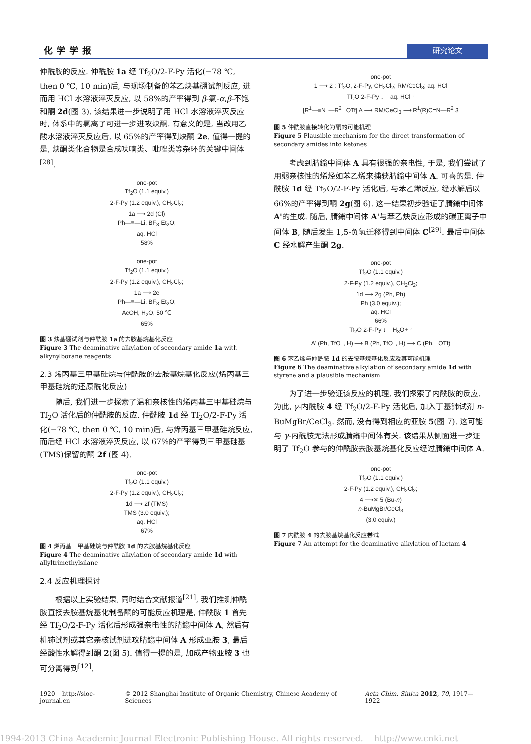化学学报
研究论文
仲酰胺的反应. 仲酰胺 1a 经 Tf<sub>2</sub>O/2-F-Py 活化(−78 ℃, then 0 ℃, 10 min)后, 与现场制备的苯乙炔基硼试剂反应, 进而用 HCl 水溶液淬灭反应, 以 58%的产率得到 β-氯-α,β-不饱和酮 2d(图 3). 该结果进一步说明了用 HCl 水溶液淬灭反应时, 体系中的氯离子可进一步进攻炔酮. 有意义的是, 当改用乙酸水溶液淬灭反应后, 以 65%的产率得到炔酮 2e. 值得一提的是, 炔酮类化合物是合成呋喃类、吡唑类等杂环的关键中间体<sup>[28]</sup>.
one-pot
Tf<sub>2</sub>O (1.1 equiv.)
2-F-Py (1.2 equiv.), CH<sub>2</sub>Cl<sub>2</sub>;
1a ⟶ 2d (Cl)
Ph—≡—Li, BF<sub>3</sub>·Et<sub>2</sub>O;
aq. HCl
58%
one-pot
Tf<sub>2</sub>O (1.1 equiv.)
2-F-Py (1.2 equiv.), CH<sub>2</sub>Cl<sub>2</sub>;
1a ⟶ 2e
Ph—≡—Li, BF<sub>3</sub>·Et<sub>2</sub>O;
AcOH, H<sub>2</sub>O, 50 ℃
65%
图 3 炔基硼试剂与仲酰胺 1a 的去胺基烷基化反应
Figure 3 The deaminative alkylation of secondary amide 1a with alkynylborane reagents
2.3 烯丙基三甲基硅烷与仲酰胺的去胺基烷基化反应(烯丙基三甲基硅烷的还原酰化反应)
随后, 我们进一步探索了温和亲核性的烯丙基三甲基硅烷与 Tf<sub>2</sub>O 活化后的仲酰胺的反应. 仲酰胺 1d 经 Tf<sub>2</sub>O/2-F-Py 活化(−78 ℃, then 0 ℃, 10 min)后, 与烯丙基三甲基硅烷反应, 而后经 HCl 水溶液淬灭反应, 以 67%的产率得到三甲基硅基(TMS)保留的酮 2f (图 4).
one-pot
Tf<sub>2</sub>O (1.1 equiv.)
2-F-Py (1.2 equiv.), CH<sub>2</sub>Cl<sub>2</sub>;
1d ⟶ 2f (TMS)
TMS (3.0 equiv.);
aq. HCl
67%
图 4 烯丙基三甲基硅烷与仲酰胺 1d 的去胺基烷基化反应
Figure 4 The deaminative alkylation of secondary amide 1d with allyltrimethylsilane
2.4 反应机理探讨
根据以上实验结果, 同时结合文献报道<sup>[21]</sup>, 我们推测仲酰胺直接去胺基烷基化制备酮的可能反应机理是, 仲酰胺 1 首先经 Tf<sub>2</sub>O/2-F-Py 活化后形成强亲电性的腈鎓中间体 A, 然后有机铈试剂或其它亲核试剂进攻腈鎓中间体 A 形成亚胺 3, 最后经酸性水解得到酮 2(图 5). 值得一提的是, 加成产物亚胺 3 也可分离得到<sup>[12]</sup>.
one-pot
1 ⟶ 2 : Tf<sub>2</sub>O, 2-F-Py, CH<sub>2</sub>Cl<sub>2</sub>; RM/CeCl<sub>3</sub>; aq. HCl
Tf<sub>2</sub>O 2-F-Py ↓ aq. HCl ↑
[R<sup>1</sup>—≡N<sup>+</sup>—R<sup>2</sup> <sup>−</sup>OTf] A ⟶ RM/CeCl<sub>3</sub> ⟶ R<sup>1</sup>(R)C=N—R<sup>2</sup> 3
图 5 仲酰胺直接转化为酮的可能机理
Figure 5 Plausible mechanism for the direct transformation of secondary amides into ketones
考虑到腈鎓中间体 A 具有很强的亲电性, 于是, 我们尝试了用弱亲核性的烯烃如苯乙烯来捕获腈鎓中间体 A. 可喜的是, 仲酰胺 1d 经 Tf<sub>2</sub>O/2-F-Py 活化后, 与苯乙烯反应, 经水解后以 66%的产率得到酮 2g(图 6). 这一结果初步验证了腈鎓中间体 A'的生成. 随后, 腈鎓中间体 A'与苯乙炔反应形成的碳正离子中间体 B, 随后发生 1,5-负氢迁移得到中间体 C<sup>[29]</sup>. 最后中间体 C 经水解产生酮 2g.
one-pot
Tf<sub>2</sub>O (1.1 equiv.)
2-F-Py (1.2 equiv.), CH<sub>2</sub>Cl<sub>2</sub>;
1d ⟶ 2g (Ph, Ph)
Ph (3.0 equiv.);
aq. HCl
66%
Tf<sub>2</sub>O 2-F-Py ↓ H<sub>3</sub>O+ ↑
A' (Ph, TfO<sup>−</sup>, H) ⟶ B (Ph, TfO<sup>−</sup>, H) ⟶ C (Ph, <sup>−</sup>OTf)
图 6 苯乙烯与仲酰胺 1d 的去胺基烷基化反应及其可能机理
Figure 6 The deaminative alkylation of secondary amide 1d with styrene and a plausible mechanism
为了进一步验证该反应的机理, 我们探索了内酰胺的反应. 为此, γ-内酰胺 4 经 Tf<sub>2</sub>O/2-F-Py 活化后, 加入丁基铈试剂 n-BuMgBr/CeCl<sub>3</sub>. 然而, 没有得到相应的亚胺 5(图 7). 这可能与 γ-内酰胺无法形成腈鎓中间体有关. 该结果从侧面进一步证明了 Tf<sub>2</sub>O 参与的仲酰胺去胺基烷基化反应经过腈鎓中间体 A.
one-pot
Tf<sub>2</sub>O (1.1 equiv.)
2-F-Py (1.2 equiv.), CH<sub>2</sub>Cl<sub>2</sub>;
4 ⟶✕ 5 (Bu-n)
n-BuMgBr/CeCl<sub>3</sub>
(3.0 equiv.)
图 7 内酰胺 4 的去胺基烷基化反应尝试
Figure 7 An attempt for the deaminative alkylation of lactam 4
1920 http://sioc-journal.cn © 2012 Shanghai Institute of Organic Chemistry, Chinese Academy of Sciences Acta Chim. Sinica 2012, 70, 1917—1922
1994-2013 China Academic Journal Electronic Publishing House. All rights reserved. http://www.cnki.net